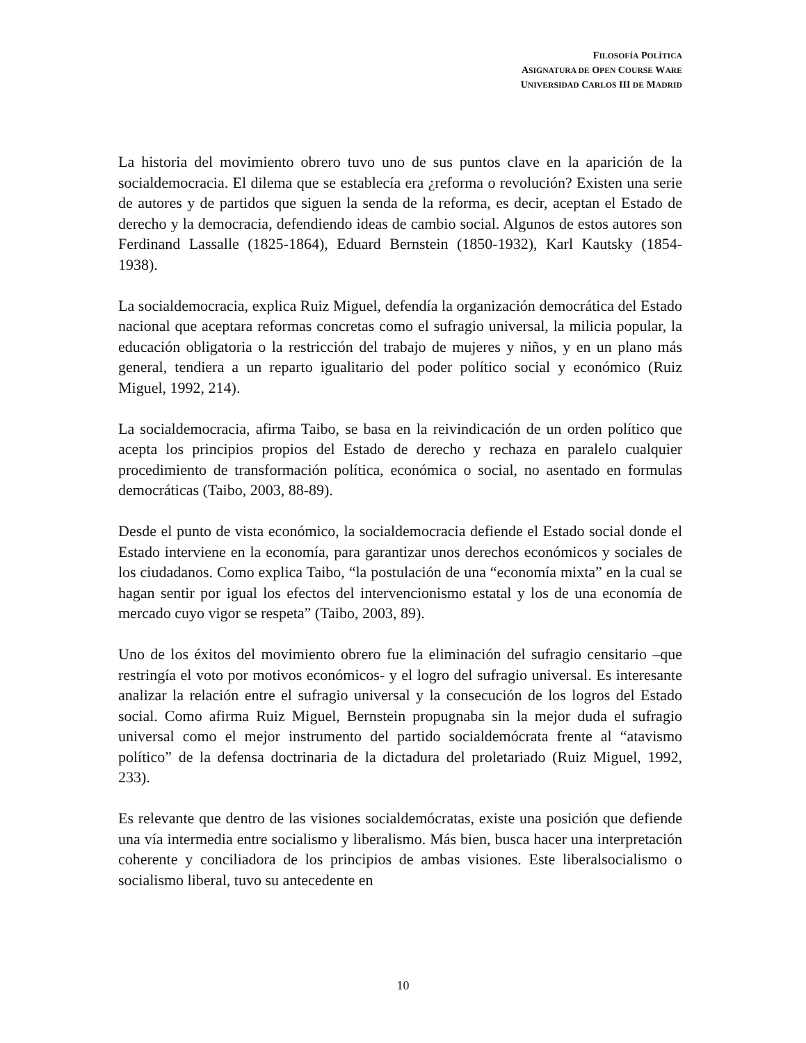FILOSOFÍA POLÍTICA
ASIGNATURA DE OPEN COURSE WARE
UNIVERSIDAD CARLOS III DE MADRID
La historia del movimiento obrero tuvo uno de sus puntos clave en la aparición de la socialdemocracia. El dilema que se establecía era ¿reforma o revolución? Existen una serie de autores y de partidos que siguen la senda de la reforma, es decir, aceptan el Estado de derecho y la democracia, defendiendo ideas de cambio social. Algunos de estos autores son Ferdinand Lassalle (1825-1864), Eduard Bernstein (1850-1932), Karl Kautsky (1854-1938).
La socialdemocracia, explica Ruiz Miguel, defendía la organización democrática del Estado nacional que aceptara reformas concretas como el sufragio universal, la milicia popular, la educación obligatoria o la restricción del trabajo de mujeres y niños, y en un plano más general, tendiera a un reparto igualitario del poder político social y económico (Ruiz Miguel, 1992, 214).
La socialdemocracia, afirma Taibo, se basa en la reivindicación de un orden político que acepta los principios propios del Estado de derecho y rechaza en paralelo cualquier procedimiento de transformación política, económica o social, no asentado en formulas democráticas (Taibo, 2003, 88-89).
Desde el punto de vista económico, la socialdemocracia defiende el Estado social donde el Estado interviene en la economía, para garantizar unos derechos económicos y sociales de los ciudadanos. Como explica Taibo, “la postulación de una “economía mixta” en la cual se hagan sentir por igual los efectos del intervencionismo estatal y los de una economía de mercado cuyo vigor se respeta” (Taibo, 2003, 89).
Uno de los éxitos del movimiento obrero fue la eliminación del sufragio censitario –que restringía el voto por motivos económicos- y el logro del sufragio universal. Es interesante analizar la relación entre el sufragio universal y la consecución de los logros del Estado social. Como afirma Ruiz Miguel, Bernstein propugnaba sin la mejor duda el sufragio universal como el mejor instrumento del partido socialdemócrata frente al “atavismo político” de la defensa doctrinaria de la dictadura del proletariado (Ruiz Miguel, 1992, 233).
Es relevante que dentro de las visiones socialdemócratas, existe una posición que defiende una vía intermedia entre socialismo y liberalismo. Más bien, busca hacer una interpretación coherente y conciliadora de los principios de ambas visiones. Este liberalsocialismo o socialismo liberal, tuvo su antecedente en
10